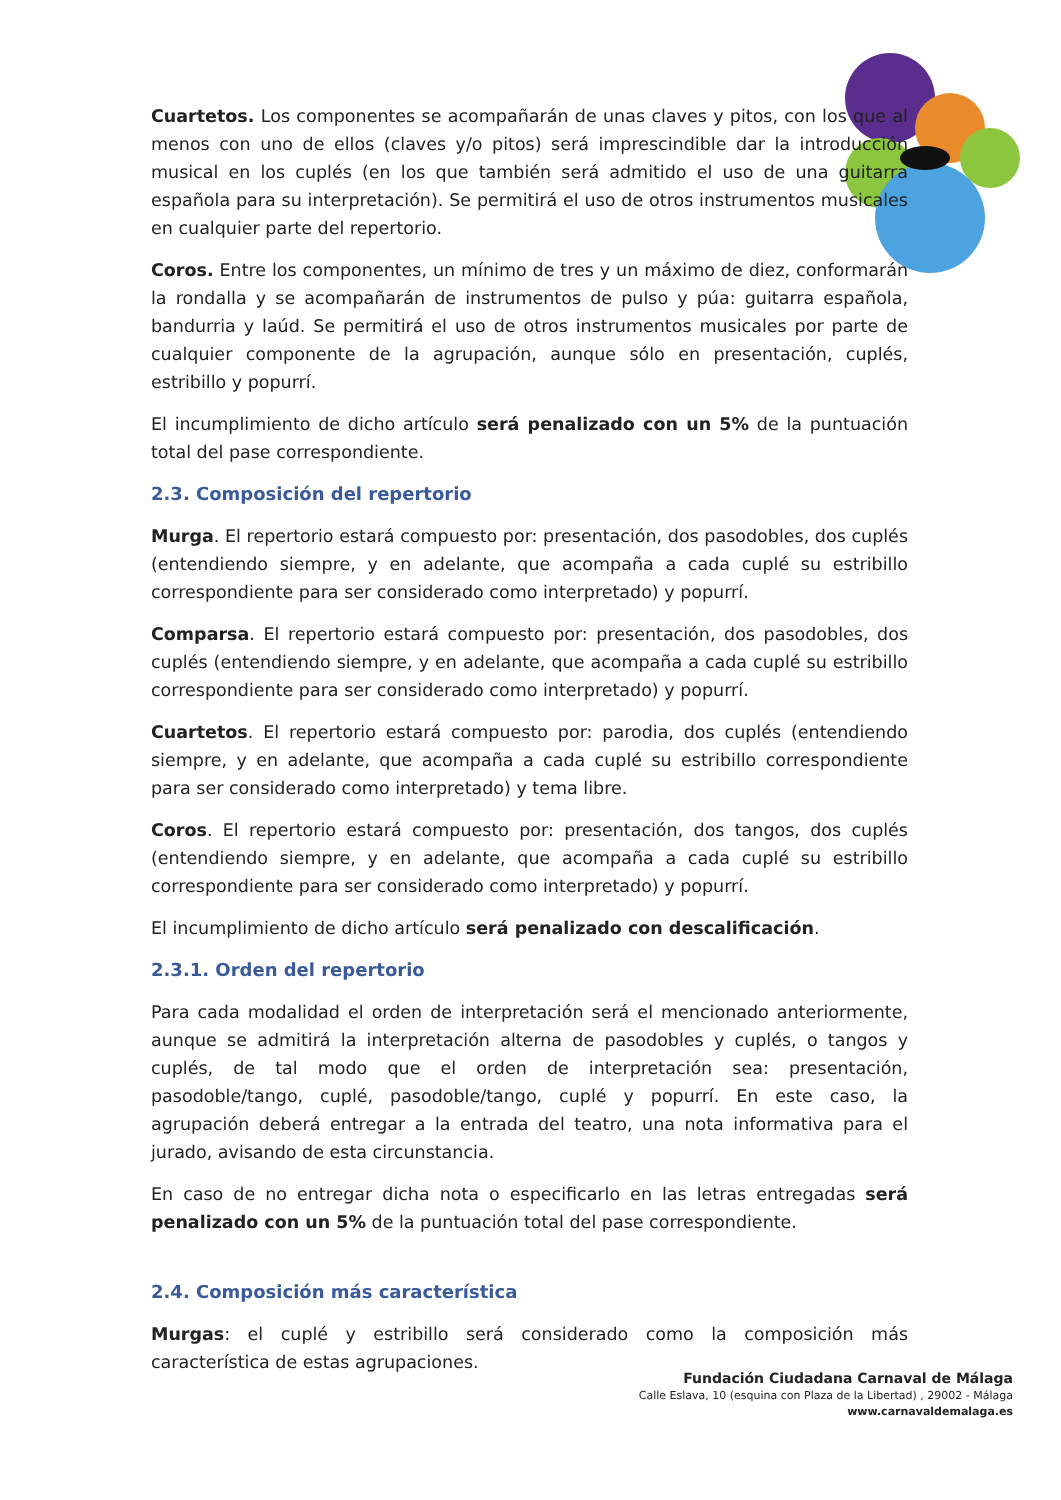Cuartetos. Los componentes se acompañarán de unas claves y pitos, con los que al menos con uno de ellos (claves y/o pitos) será imprescindible dar la introducción musical en los cuplés (en los que también será admitido el uso de una guitarra española para su interpretación). Se permitirá el uso de otros instrumentos musicales en cualquier parte del repertorio.
Coros. Entre los componentes, un mínimo de tres y un máximo de diez, conformarán la rondalla y se acompañarán de instrumentos de pulso y púa: guitarra española, bandurria y laúd. Se permitirá el uso de otros instrumentos musicales por parte de cualquier componente de la agrupación, aunque sólo en presentación, cuplés, estribillo y popurrí.
El incumplimiento de dicho artículo será penalizado con un 5% de la puntuación total del pase correspondiente.
2.3. Composición del repertorio
Murga. El repertorio estará compuesto por: presentación, dos pasodobles, dos cuplés (entendiendo siempre, y en adelante, que acompaña a cada cuplé su estribillo correspondiente para ser considerado como interpretado) y popurrí.
Comparsa. El repertorio estará compuesto por: presentación, dos pasodobles, dos cuplés (entendiendo siempre, y en adelante, que acompaña a cada cuplé su estribillo correspondiente para ser considerado como interpretado) y popurrí.
Cuartetos. El repertorio estará compuesto por: parodia, dos cuplés (entendiendo siempre, y en adelante, que acompaña a cada cuplé su estribillo correspondiente para ser considerado como interpretado) y tema libre.
Coros. El repertorio estará compuesto por: presentación, dos tangos, dos cuplés (entendiendo siempre, y en adelante, que acompaña a cada cuplé su estribillo correspondiente para ser considerado como interpretado) y popurrí.
El incumplimiento de dicho artículo será penalizado con descalificación.
2.3.1. Orden del repertorio
Para cada modalidad el orden de interpretación será el mencionado anteriormente, aunque se admitirá la interpretación alterna de pasodobles y cuplés, o tangos y cuplés, de tal modo que el orden de interpretación sea: presentación, pasodoble/tango, cuplé, pasodoble/tango, cuplé y popurrí. En este caso, la agrupación deberá entregar a la entrada del teatro, una nota informativa para el jurado, avisando de esta circunstancia.
En caso de no entregar dicha nota o especificarlo en las letras entregadas será penalizado con un 5% de la puntuación total del pase correspondiente.
2.4. Composición más característica
Murgas: el cuplé y estribillo será considerado como la composición más característica de estas agrupaciones.
Fundación Ciudadana Carnaval de Málaga
Calle Eslava, 10 (esquina con Plaza de la Libertad) , 29002 - Málaga
www.carnavaldemalaga.es